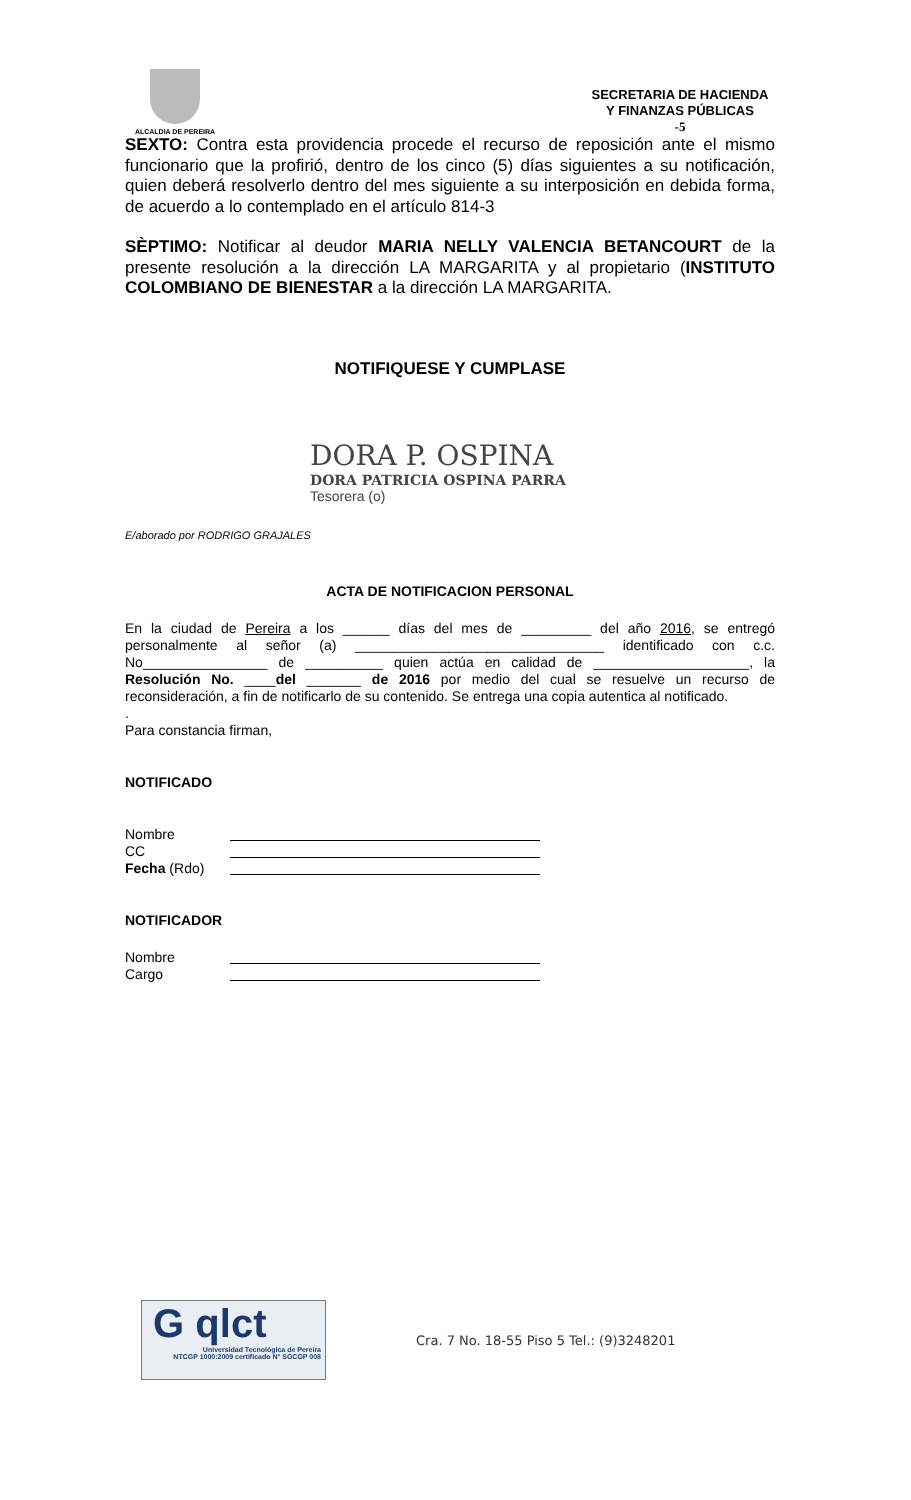ALCALDIA DE PEREIRA
SECRETARIA DE HACIENDA
Y FINANZAS PÚBLICAS
-5
SEXTO: Contra esta providencia procede el recurso de reposición ante el mismo funcionario que la profirió, dentro de los cinco (5) días siguientes a su notificación, quien deberá resolverlo dentro del mes siguiente a su interposición en debida forma, de acuerdo a lo contemplado en el artículo 814-3
SÈPTIMO: Notificar al deudor MARIA NELLY VALENCIA BETANCOURT de la presente resolución a la dirección LA MARGARITA y al propietario (INSTITUTO COLOMBIANO DE BIENESTAR a la dirección LA MARGARITA.
NOTIFIQUESE Y CUMPLASE
DORA P. OSPINA
DORA PATRICIA OSPINA PARRA
Tesorera (o)
E/aborado por RODRIGO GRAJALES
ACTA DE NOTIFICACION PERSONAL
En la ciudad de Pereira a los ______ días del mes de _________ del año 2016, se entregó personalmente al señor (a) ________________________________ identificado con c.c. No________________ de __________ quien actúa en calidad de ____________________, la Resolución No. ____del _______ de 2016 por medio del cual se resuelve un recurso de reconsideración, a fin de notificarlo de su contenido. Se entrega una copia autentica al notificado.
.
Para constancia firman,
NOTIFICADO
Nombre
CC
Fecha (Rdo)
NOTIFICADOR
Nombre
Cargo
G qlct
Universidad Tecnológica de Pereira
NTCGP 1000:2009 certificado N° SGCGP 008
Cra. 7 No. 18-55 Piso 5 Tel.: (9)3248201